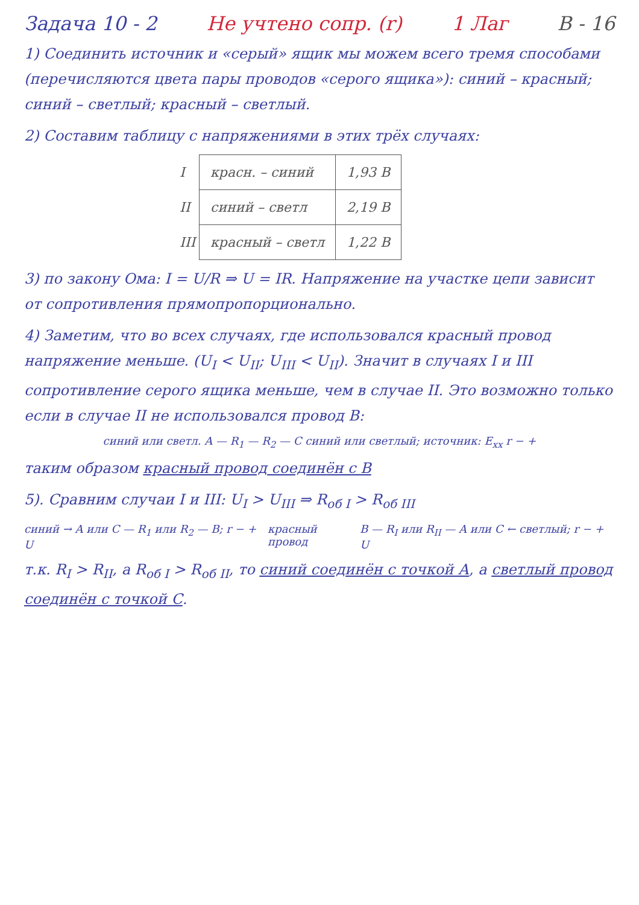Задача 10 - 2 Не учтено сопр. (r) 1 Лаг В - 16
1) Соединить источник и «серый» ящик мы можем всего тремя способами (перечисляются цвета пары проводов «серого ящика»): синий – красный; синий – светлый; красный – светлый.
2) Составим таблицу с напряжениями в этих трёх случаях:
| I | красн. – синий | 1,93 В |
| II | синий – светл | 2,19 В |
| III | красный – светл | 1,22 В |
3) по закону Ома: I = U/R ⇒ U = IR. Напряжение на участке цепи зависит от сопротивления прямопропорционально.
4) Заметим, что во всех случаях, где использовался красный провод напряжение меньше. (U<sub>I</sub> < U<sub>II</sub>; U<sub>III</sub> < U<sub>II</sub>). Значит в случаях I и III сопротивление серого ящика меньше, чем в случае II. Это возможно только если в случае II не использовался провод В:
синий или светл. A — R<sub>1</sub> — R<sub>2</sub> — C синий или светлый; источник: E<sub>хх</sub> r − +
таким образом красный провод соединён с В
5). Сравним случаи I и III: U<sub>I</sub> > U<sub>III</sub> ⇒ R<sub>об I</sub> > R<sub>об III</sub>
синий → A или C — R<sub>1</sub> или R<sub>2</sub> — B; r − + U
красный провод B — R<sub>I</sub> или R<sub>II</sub> — A или C ← светлый; r − + U
т.к. R<sub>I</sub> > R<sub>II</sub>, а R<sub>об I</sub> > R<sub>об II</sub>, то синий соединён с точкой А, а светлый провод соединён с точкой С.